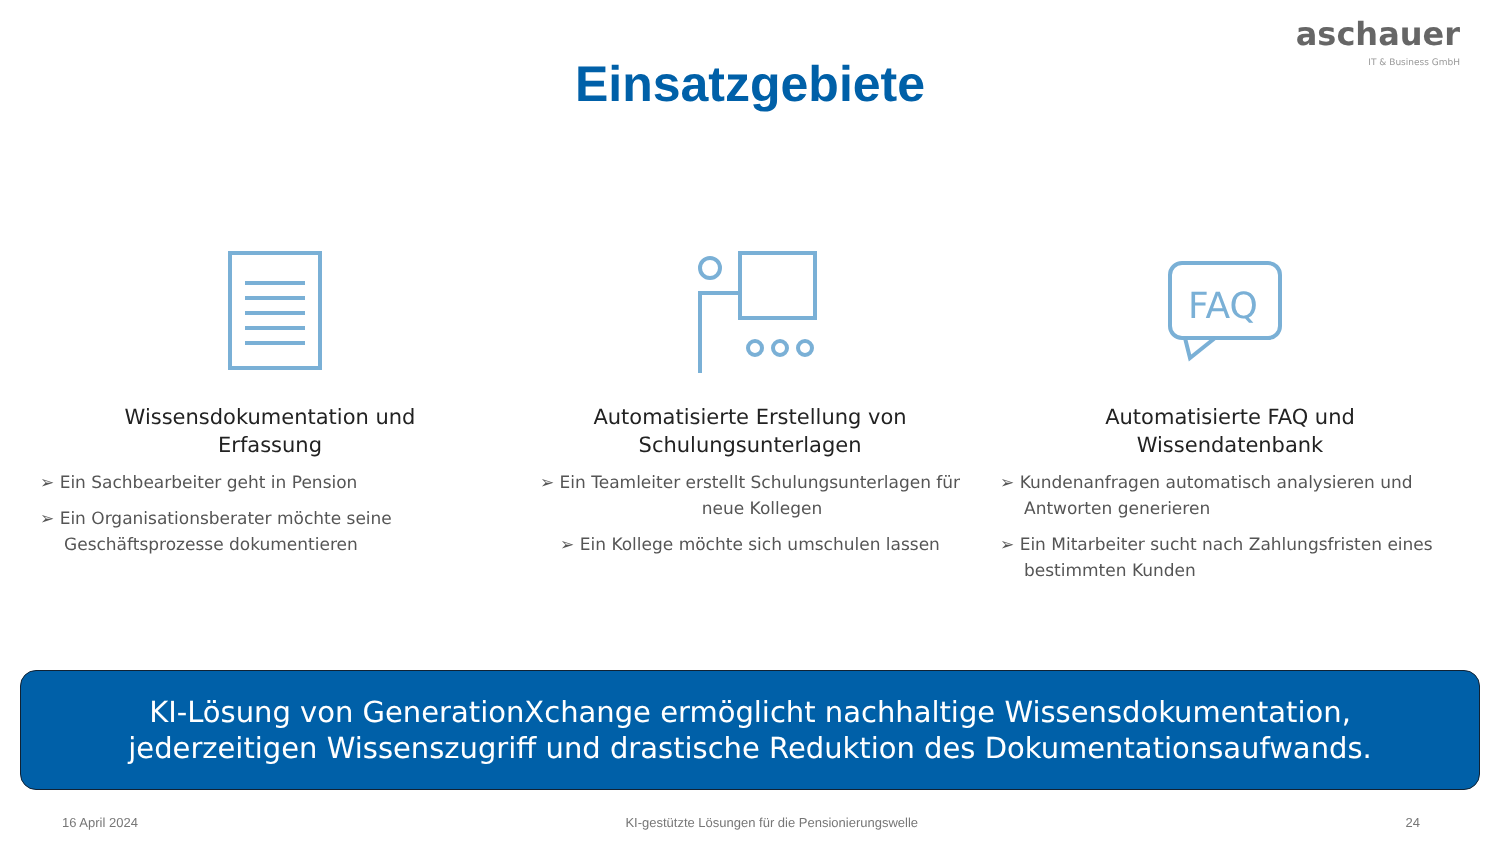aschauer
IT & Business GmbH
Einsatzgebiete
Wissensdokumentation und
Erfassung
➢ Ein Sachbearbeiter geht in Pension
➢ Ein Organisationsberater möchte seine Geschäftsprozesse dokumentieren
Automatisierte Erstellung von
Schulungsunterlagen
➢ Ein Teamleiter erstellt Schulungsunterlagen für neue Kollegen
➢ Ein Kollege möchte sich umschulen lassen
FAQ
Automatisierte FAQ und
Wissendatenbank
➢ Kundenanfragen automatisch analysieren und Antworten generieren
➢ Ein Mitarbeiter sucht nach Zahlungsfristen eines bestimmten Kunden
KI-Lösung von GenerationXchange ermöglicht nachhaltige Wissensdokumentation,
jederzeitigen Wissenszugriff und drastische Reduktion des Dokumentationsaufwands.
16 April 2024 KI-gestützte Lösungen für die Pensionierungswelle 24